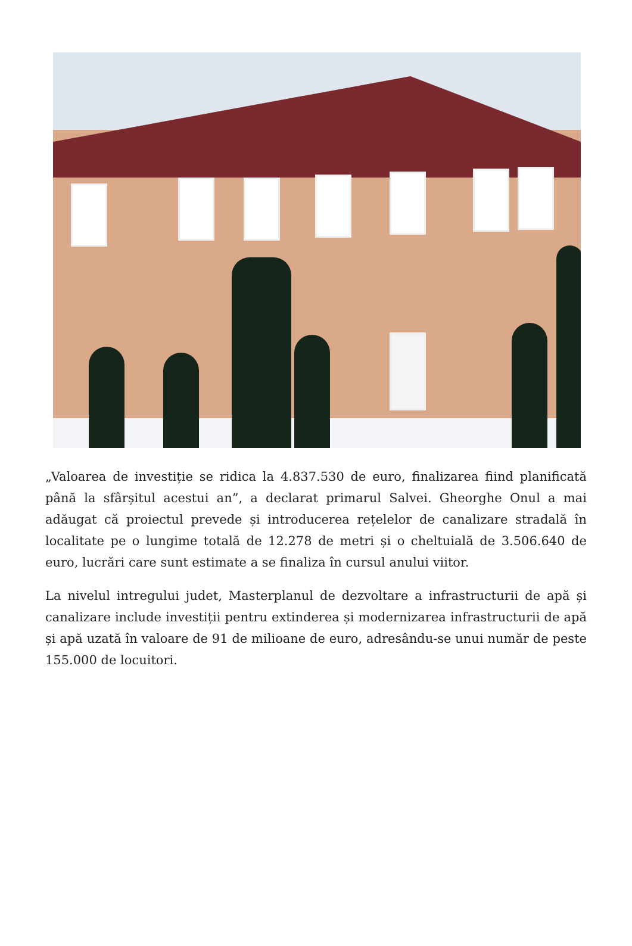„Valoarea de investiție se ridica la 4.837.530 de euro, finalizarea fiind planificată până la sfârșitul acestui an”, a declarat primarul Salvei. Gheorghe Onul a mai adăugat că proiectul prevede și introducerea rețelelor de canalizare stradală în localitate pe o lungime totală de 12.278 de metri și o cheltuială de 3.506.640 de euro, lucrări care sunt estimate a se finaliza în cursul anului viitor.
La nivelul intregului judet, Masterplanul de dezvoltare a infrastructurii de apă și canalizare include investiții pentru extinderea și modernizarea infrastructurii de apă și apă uzată în valoare de 91 de milioane de euro, adresându-se unui număr de peste 155.000 de locuitori.